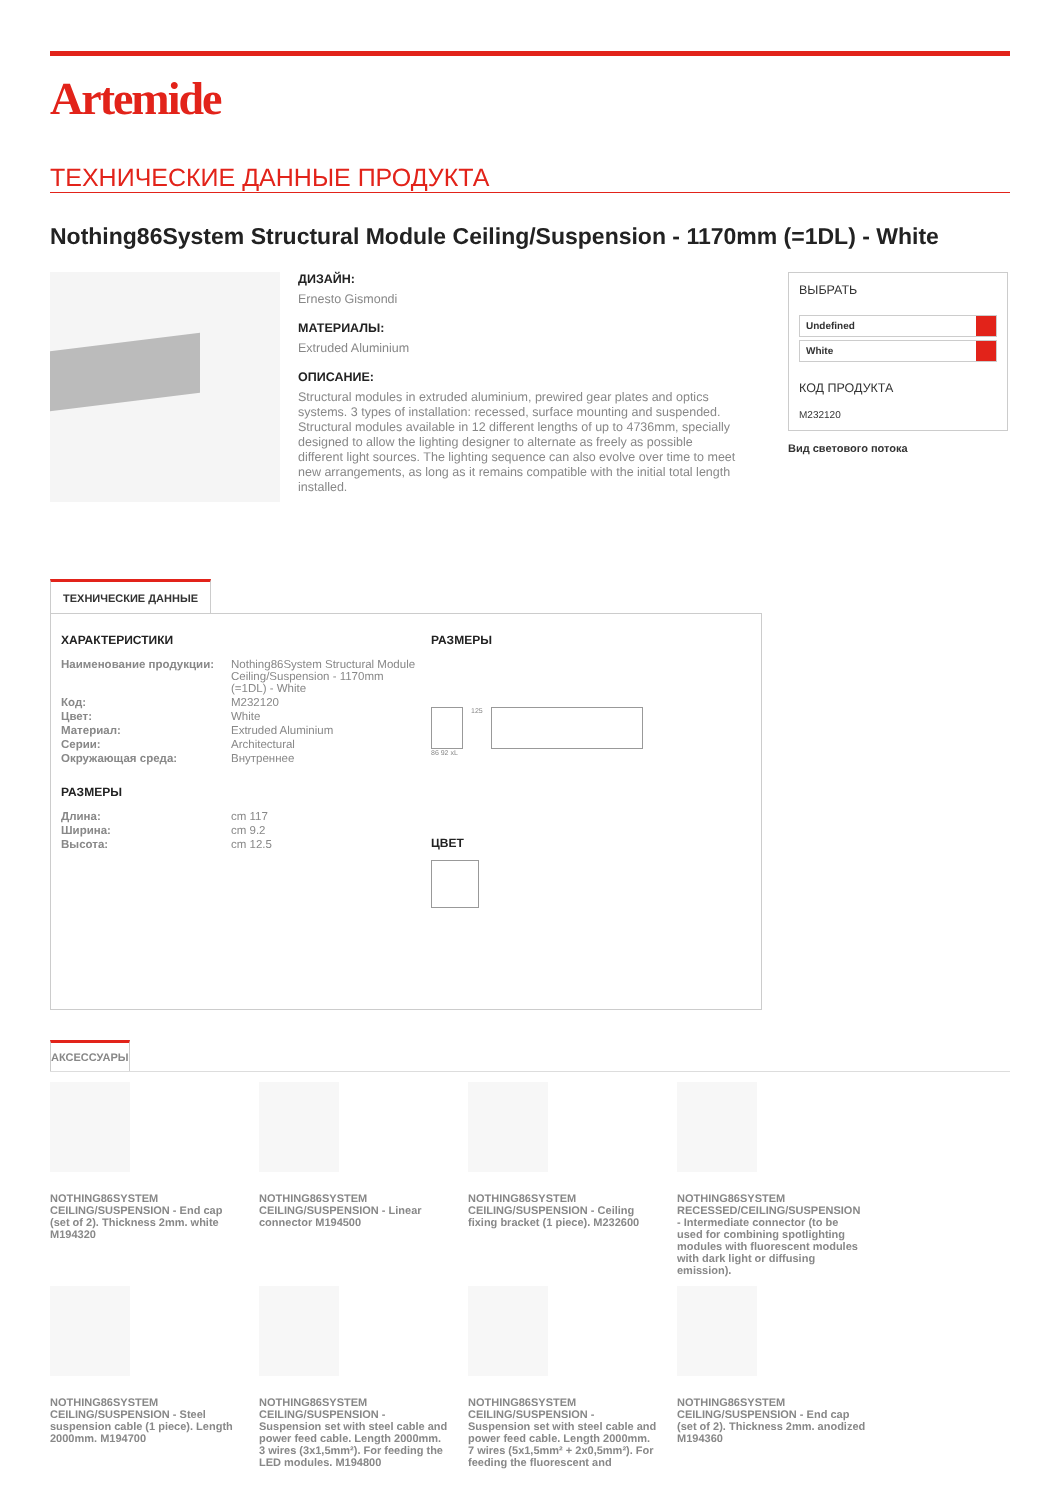Artemide
ТЕХНИЧЕСКИЕ ДАННЫЕ ПРОДУКТА
Nothing86System Structural Module Ceiling/Suspension - 1170mm (=1DL) - White
ДИЗАЙН:
Ernesto Gismondi
МАТЕРИАЛЫ:
Extruded Aluminium
ОПИСАНИЕ:
Structural modules in extruded aluminium, prewired gear plates and optics systems. 3 types of installation: recessed, surface mounting and suspended. Structural modules available in 12 different lengths of up to 4736mm, specially designed to allow the lighting designer to alternate as freely as possible different light sources. The lighting sequence can also evolve over time to meet new arrangements, as long as it remains compatible with the initial total length installed.
ВЫБРАТЬ
Undefined
White
КОД ПРОДУКТА
M232120
Вид светового потока
ТЕХНИЧЕСКИЕ ДАННЫЕ
ХАРАКТЕРИСТИКИ
| Наименование продукции: | Nothing86System Structural Module Ceiling/Suspension - 1170mm (=1DL) - White |
| Код: | M232120 |
| Цвет: | White |
| Материал: | Extruded Aluminium |
| Серии: | Architectural |
| Окружающая среда: | Внутреннее |
РАЗМЕРЫ
| Длина: | cm 117 |
| Ширина: | cm 9.2 |
| Высота: | cm 12.5 |
РАЗМЕРЫ
125
86 92 xL
ЦВЕТ
АКСЕССУАРЫ
NOTHING86SYSTEM CEILING/SUSPENSION - End cap (set of 2). Thickness 2mm. white M194320
NOTHING86SYSTEM CEILING/SUSPENSION - Linear connector M194500
NOTHING86SYSTEM CEILING/SUSPENSION - Ceiling fixing bracket (1 piece). M232600
NOTHING86SYSTEM RECESSED/CEILING/SUSPENSION - Intermediate connector (to be used for combining spotlighting modules with fluorescent modules with dark light or diffusing emission).
NOTHING86SYSTEM CEILING/SUSPENSION - Steel suspension cable (1 piece). Length 2000mm. M194700
NOTHING86SYSTEM CEILING/SUSPENSION - Suspension set with steel cable and power feed cable. Length 2000mm. 3 wires (3x1,5mm²). For feeding the LED modules. M194800
NOTHING86SYSTEM CEILING/SUSPENSION - Suspension set with steel cable and power feed cable. Length 2000mm. 7 wires (5x1,5mm² + 2x0,5mm²). For feeding the fluorescent and
NOTHING86SYSTEM CEILING/SUSPENSION - End cap (set of 2). Thickness 2mm. anodized M194360